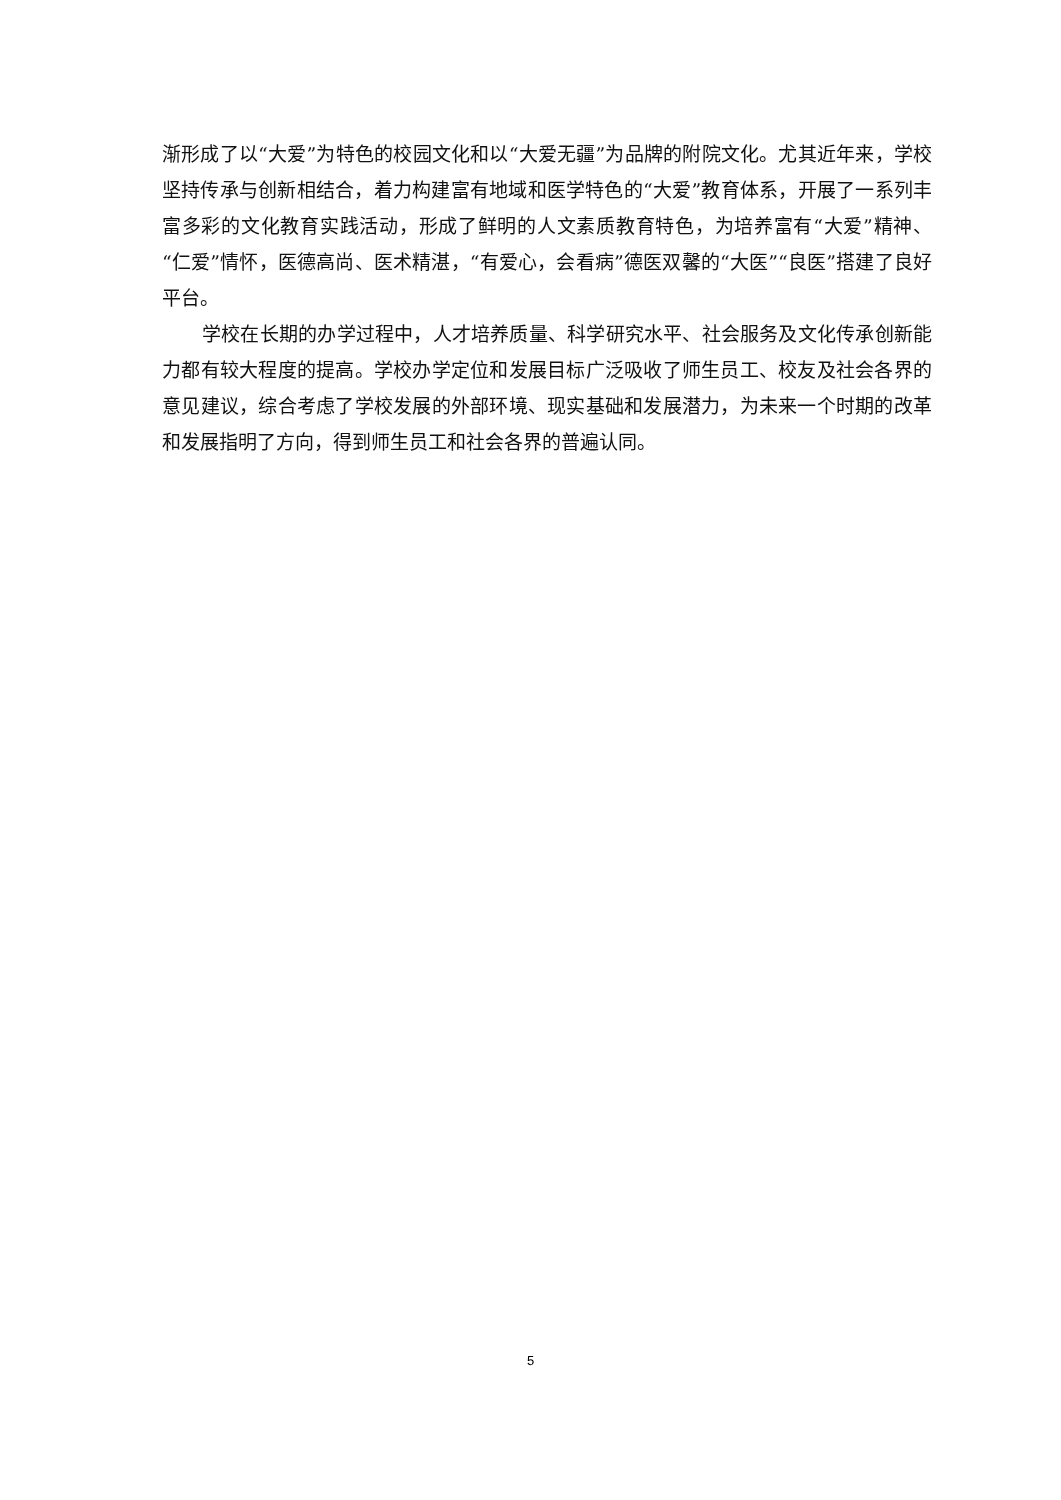渐形成了以“大爱”为特色的校园文化和以“大爱无疆”为品牌的附院文化。尤其近年来，学校坚持传承与创新相结合，着力构建富有地域和医学特色的“大爱”教育体系，开展了一系列丰富多彩的文化教育实践活动，形成了鲜明的人文素质教育特色，为培养富有“大爱”精神、“仁爱”情怀，医德高尚、医术精湛，“有爱心，会看病”德医双馨的“大医”“良医”搭建了良好平台。
学校在长期的办学过程中，人才培养质量、科学研究水平、社会服务及文化传承创新能力都有较大程度的提高。学校办学定位和发展目标广泛吸收了师生员工、校友及社会各界的意见建议，综合考虑了学校发展的外部环境、现实基础和发展潜力，为未来一个时期的改革和发展指明了方向，得到师生员工和社会各界的普遍认同。
5